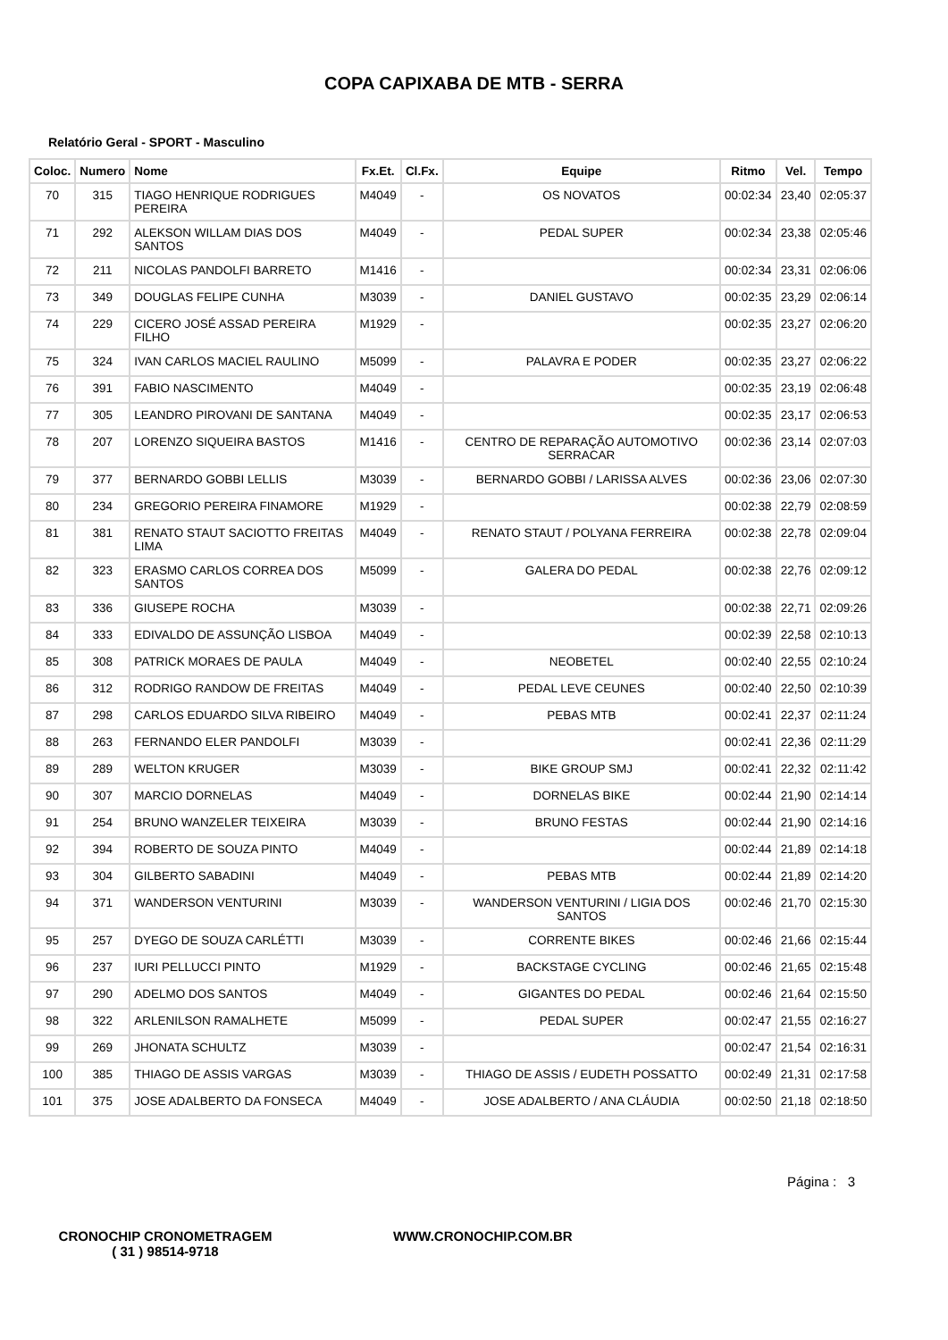COPA CAPIXABA DE MTB - SERRA
Relatório Geral - SPORT - Masculino
| Coloc. | Numero | Nome | Fx.Et. | Cl.Fx. | Equipe | Ritmo | Vel. | Tempo |
| --- | --- | --- | --- | --- | --- | --- | --- | --- |
| 70 | 315 | TIAGO HENRIQUE RODRIGUES PEREIRA | M4049 | - | OS NOVATOS | 00:02:34 | 23,40 | 02:05:37 |
| 71 | 292 | ALEKSON WILLAM DIAS DOS SANTOS | M4049 | - | PEDAL SUPER | 00:02:34 | 23,38 | 02:05:46 |
| 72 | 211 | NICOLAS PANDOLFI BARRETO | M1416 | - | | 00:02:34 | 23,31 | 02:06:06 |
| 73 | 349 | DOUGLAS FELIPE CUNHA | M3039 | - | DANIEL GUSTAVO | 00:02:35 | 23,29 | 02:06:14 |
| 74 | 229 | CICERO JOSÉ ASSAD PEREIRA FILHO | M1929 | - | | 00:02:35 | 23,27 | 02:06:20 |
| 75 | 324 | IVAN CARLOS MACIEL RAULINO | M5099 | - | PALAVRA E PODER | 00:02:35 | 23,27 | 02:06:22 |
| 76 | 391 | FABIO NASCIMENTO | M4049 | - | | 00:02:35 | 23,19 | 02:06:48 |
| 77 | 305 | LEANDRO PIROVANI DE SANTANA | M4049 | - | | 00:02:35 | 23,17 | 02:06:53 |
| 78 | 207 | LORENZO SIQUEIRA BASTOS | M1416 | - | CENTRO DE REPARAÇÃO AUTOMOTIVO SERRACAR | 00:02:36 | 23,14 | 02:07:03 |
| 79 | 377 | BERNARDO GOBBI LELLIS | M3039 | - | BERNARDO GOBBI / LARISSA ALVES | 00:02:36 | 23,06 | 02:07:30 |
| 80 | 234 | GREGORIO PEREIRA FINAMORE | M1929 | - | | 00:02:38 | 22,79 | 02:08:59 |
| 81 | 381 | RENATO STAUT SACIOTTO FREITAS LIMA | M4049 | - | RENATO STAUT / POLYANA FERREIRA | 00:02:38 | 22,78 | 02:09:04 |
| 82 | 323 | ERASMO CARLOS CORREA DOS SANTOS | M5099 | - | GALERA DO PEDAL | 00:02:38 | 22,76 | 02:09:12 |
| 83 | 336 | GIUSEPE ROCHA | M3039 | - | | 00:02:38 | 22,71 | 02:09:26 |
| 84 | 333 | EDIVALDO DE ASSUNÇÃO LISBOA | M4049 | - | | 00:02:39 | 22,58 | 02:10:13 |
| 85 | 308 | PATRICK MORAES DE PAULA | M4049 | - | NEOBETEL | 00:02:40 | 22,55 | 02:10:24 |
| 86 | 312 | RODRIGO RANDOW DE FREITAS | M4049 | - | PEDAL LEVE CEUNES | 00:02:40 | 22,50 | 02:10:39 |
| 87 | 298 | CARLOS EDUARDO SILVA RIBEIRO | M4049 | - | PEBAS MTB | 00:02:41 | 22,37 | 02:11:24 |
| 88 | 263 | FERNANDO ELER PANDOLFI | M3039 | - | | 00:02:41 | 22,36 | 02:11:29 |
| 89 | 289 | WELTON KRUGER | M3039 | - | BIKE GROUP SMJ | 00:02:41 | 22,32 | 02:11:42 |
| 90 | 307 | MARCIO DORNELAS | M4049 | - | DORNELAS BIKE | 00:02:44 | 21,90 | 02:14:14 |
| 91 | 254 | BRUNO WANZELER TEIXEIRA | M3039 | - | BRUNO FESTAS | 00:02:44 | 21,90 | 02:14:16 |
| 92 | 394 | ROBERTO DE SOUZA PINTO | M4049 | - | | 00:02:44 | 21,89 | 02:14:18 |
| 93 | 304 | GILBERTO SABADINI | M4049 | - | PEBAS MTB | 00:02:44 | 21,89 | 02:14:20 |
| 94 | 371 | WANDERSON VENTURINI | M3039 | - | WANDERSON VENTURINI / LIGIA DOS SANTOS | 00:02:46 | 21,70 | 02:15:30 |
| 95 | 257 | DYEGO DE SOUZA CARLÉTTI | M3039 | - | CORRENTE BIKES | 00:02:46 | 21,66 | 02:15:44 |
| 96 | 237 | IURI PELLUCCI PINTO | M1929 | - | BACKSTAGE CYCLING | 00:02:46 | 21,65 | 02:15:48 |
| 97 | 290 | ADELMO DOS SANTOS | M4049 | - | GIGANTES DO PEDAL | 00:02:46 | 21,64 | 02:15:50 |
| 98 | 322 | ARLENILSON RAMALHETE | M5099 | - | PEDAL SUPER | 00:02:47 | 21,55 | 02:16:27 |
| 99 | 269 | JHONATA SCHULTZ | M3039 | - | | 00:02:47 | 21,54 | 02:16:31 |
| 100 | 385 | THIAGO DE ASSIS VARGAS | M3039 | - | THIAGO DE ASSIS / EUDETH POSSATTO | 00:02:49 | 21,31 | 02:17:58 |
| 101 | 375 | JOSE ADALBERTO DA FONSECA | M4049 | - | JOSE ADALBERTO / ANA CLÁUDIA | 00:02:50 | 21,18 | 02:18:50 |
Página : 3
CRONOCHIP CRONOMETRAGEM
( 31 ) 98514-9718
WWW.CRONOCHIP.COM.BR